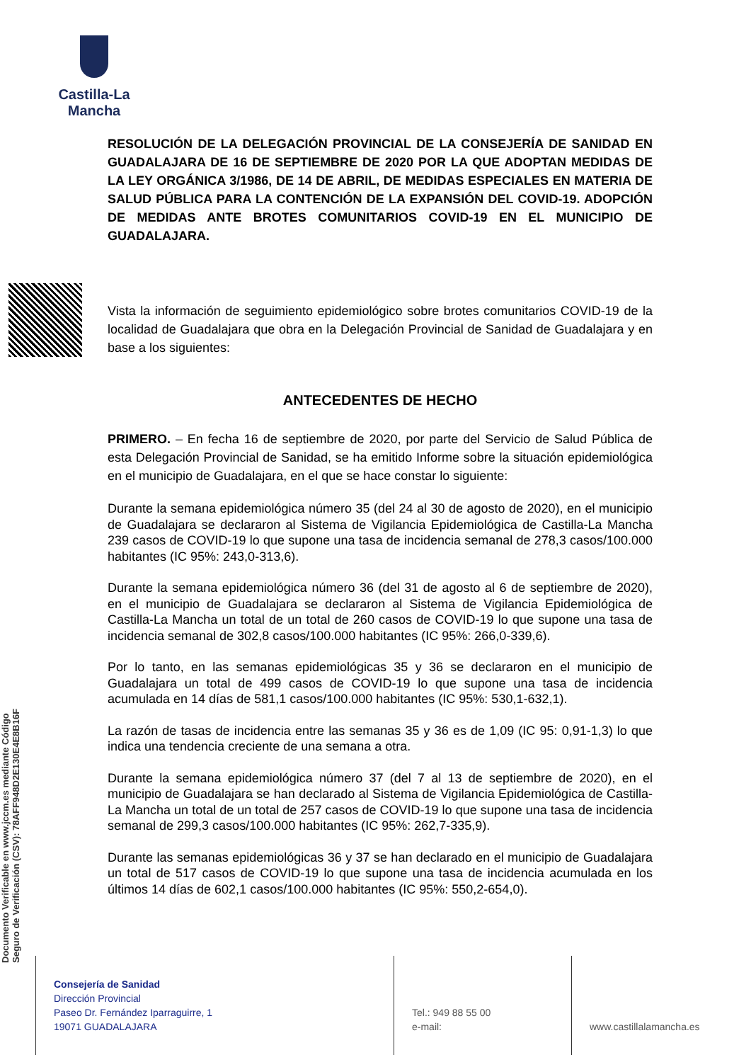Castilla-La Mancha
Documento Verificable en www.jccm.es mediante Código Seguro de Verificación (CSV): 78AFF948D2E130E4E8B16F
RESOLUCIÓN DE LA DELEGACIÓN PROVINCIAL DE LA CONSEJERÍA DE SANIDAD EN GUADALAJARA DE 16 DE SEPTIEMBRE DE 2020 POR LA QUE ADOPTAN MEDIDAS DE LA LEY ORGÁNICA 3/1986, DE 14 DE ABRIL, DE MEDIDAS ESPECIALES EN MATERIA DE SALUD PÚBLICA PARA LA CONTENCIÓN DE LA EXPANSIÓN DEL COVID-19. ADOPCIÓN DE MEDIDAS ANTE BROTES COMUNITARIOS COVID-19 EN EL MUNICIPIO DE GUADALAJARA.
Vista la información de seguimiento epidemiológico sobre brotes comunitarios COVID-19 de la localidad de Guadalajara que obra en la Delegación Provincial de Sanidad de Guadalajara y en base a los siguientes:
ANTECEDENTES DE HECHO
PRIMERO. – En fecha 16 de septiembre de 2020, por parte del Servicio de Salud Pública de esta Delegación Provincial de Sanidad, se ha emitido Informe sobre la situación epidemiológica en el municipio de Guadalajara, en el que se hace constar lo siguiente:
Durante la semana epidemiológica número 35 (del 24 al 30 de agosto de 2020), en el municipio de Guadalajara se declararon al Sistema de Vigilancia Epidemiológica de Castilla-La Mancha 239 casos de COVID-19 lo que supone una tasa de incidencia semanal de 278,3 casos/100.000 habitantes (IC 95%: 243,0-313,6).
Durante la semana epidemiológica número 36 (del 31 de agosto al 6 de septiembre de 2020), en el municipio de Guadalajara se declararon al Sistema de Vigilancia Epidemiológica de Castilla-La Mancha un total de un total de 260 casos de COVID-19 lo que supone una tasa de incidencia semanal de 302,8 casos/100.000 habitantes (IC 95%: 266,0-339,6).
Por lo tanto, en las semanas epidemiológicas 35 y 36 se declararon en el municipio de Guadalajara un total de 499 casos de COVID-19 lo que supone una tasa de incidencia acumulada en 14 días de 581,1 casos/100.000 habitantes (IC 95%: 530,1-632,1).
La razón de tasas de incidencia entre las semanas 35 y 36 es de 1,09 (IC 95: 0,91-1,3) lo que indica una tendencia creciente de una semana a otra.
Durante la semana epidemiológica número 37 (del 7 al 13 de septiembre de 2020), en el municipio de Guadalajara se han declarado al Sistema de Vigilancia Epidemiológica de Castilla-La Mancha un total de un total de 257 casos de COVID-19 lo que supone una tasa de incidencia semanal de 299,3 casos/100.000 habitantes (IC 95%: 262,7-335,9).
Durante las semanas epidemiológicas 36 y 37 se han declarado en el municipio de Guadalajara un total de 517 casos de COVID-19 lo que supone una tasa de incidencia acumulada en los últimos 14 días de 602,1 casos/100.000 habitantes (IC 95%: 550,2-654,0).
Consejería de Sanidad
Dirección Provincial
Paseo Dr. Fernández Iparraguirre, 1
19071 GUADALAJARA
Tel.: 949 88 55 00
e-mail:
www.castillalamancha.es